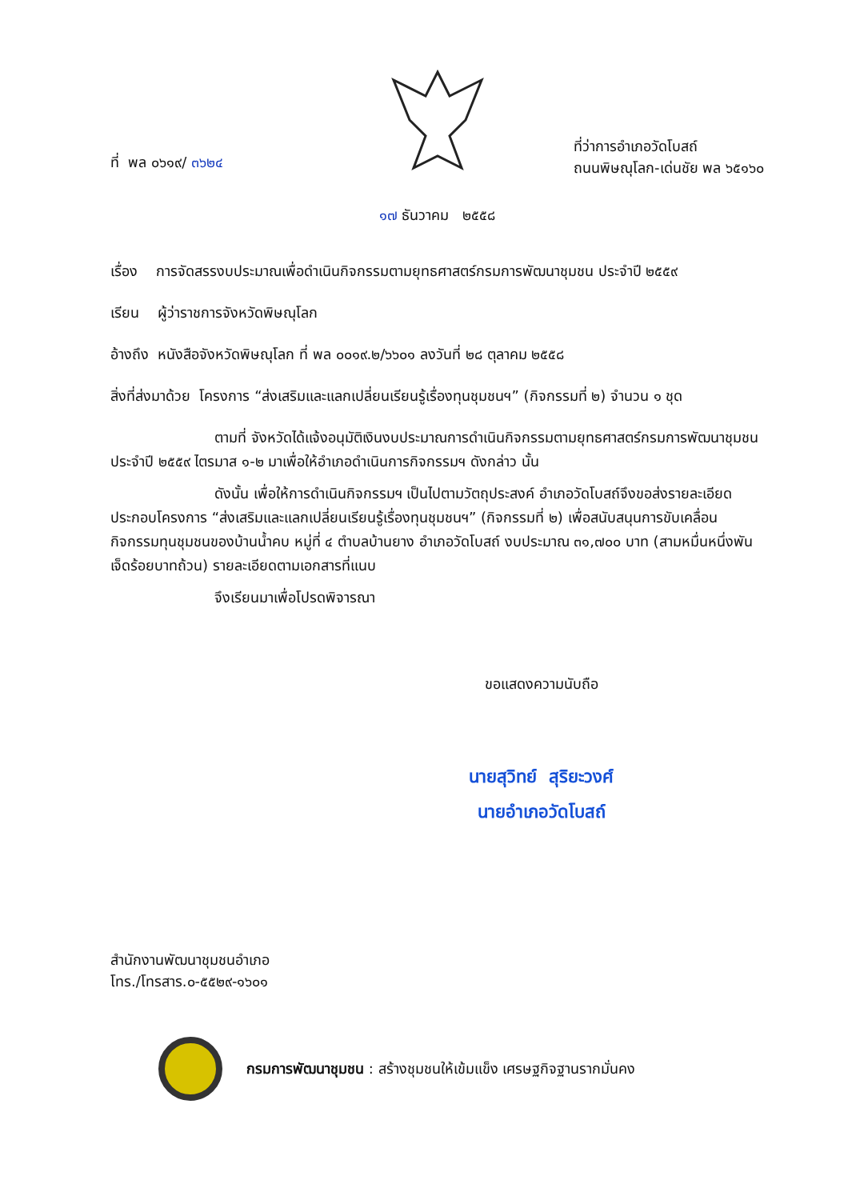ที่ พล ๐๖๑๙/ ๓๖๒๔
ที่ว่าการอำเภอวัดโบสถ์
ถนนพิษณุโลก-เด่นชัย พล ๖๕๑๖๐
๑๗ ธันวาคม ๒๕๕๘
เรื่อง การจัดสรรงบประมาณเพื่อดำเนินกิจกรรมตามยุทธศาสตร์กรมการพัฒนาชุมชน ประจำปี ๒๕๕๙
เรียน ผู้ว่าราชการจังหวัดพิษณุโลก
อ้างถึง หนังสือจังหวัดพิษณุโลก ที่ พล ๐๐๑๙.๒/๖๖๐๑ ลงวันที่ ๒๘ ตุลาคม ๒๕๕๘
สิ่งที่ส่งมาด้วย โครงการ “ส่งเสริมและแลกเปลี่ยนเรียนรู้เรื่องทุนชุมชนฯ” (กิจกรรมที่ ๒) จำนวน ๑ ชุด
ตามที่ จังหวัดได้แจ้งอนุมัติเงินงบประมาณการดำเนินกิจกรรมตามยุทธศาสตร์กรมการพัฒนาชุมชน ประจำปี ๒๕๕๙ ไตรมาส ๑-๒ มาเพื่อให้อำเภอดำเนินการกิจกรรมฯ ดังกล่าว นั้น
ดังนั้น เพื่อให้การดำเนินกิจกรรมฯ เป็นไปตามวัตถุประสงค์ อำเภอวัดโบสถ์จึงขอส่งรายละเอียดประกอบโครงการ “ส่งเสริมและแลกเปลี่ยนเรียนรู้เรื่องทุนชุมชนฯ” (กิจกรรมที่ ๒) เพื่อสนับสนุนการขับเคลื่อนกิจกรรมทุนชุมชนของบ้านน้ำคบ หมู่ที่ ๔ ตำบลบ้านยาง อำเภอวัดโบสถ์ งบประมาณ ๓๑,๗๐๐ บาท (สามหมื่นหนึ่งพันเจ็ดร้อยบาทถ้วน) รายละเอียดตามเอกสารที่แนบ
จึงเรียนมาเพื่อโปรดพิจารณา
ขอแสดงความนับถือ
นายสุวิทย์ สุริยะวงศ์
นายอำเภอวัดโบสถ์
สำนักงานพัฒนาชุมชนอำเภอ
โทร./โทรสาร.๐-๕๕๒๙-๑๖๐๑
กรมการพัฒนาชุมชน : สร้างชุมชนให้เข้มแข็ง เศรษฐกิจฐานรากมั่นคง